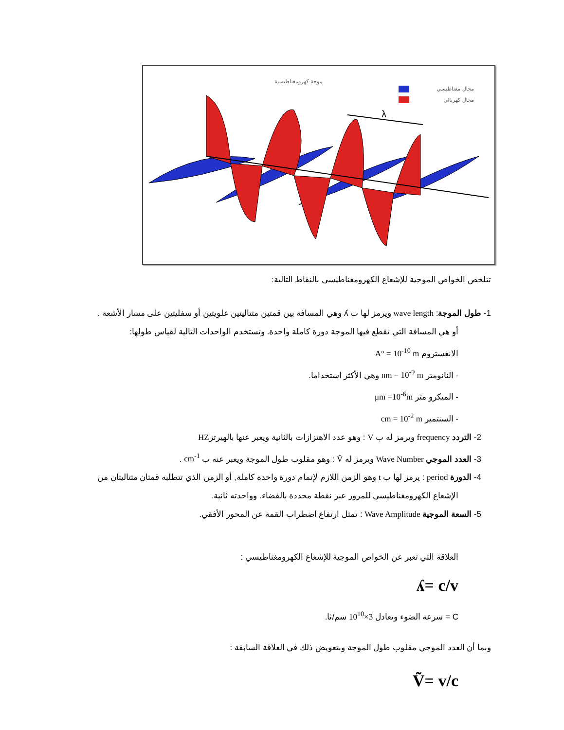موجة كهرومغناطيسية
مجال مغناطيسي
مجال كهربائي
λ
تتلخص الخواص الموجية للإشعاع الكهرومغناطيسي بالنقاط التالية:
1- طول الموجة: wave length ويرمز لها ب ʎ وهي المسافة بين قمتين متتاليتين علويتين أو سفليتين على مسار الأشعة .
أو هي المسافة التي تقطع فيها الموجة دورة كاملة واحدة. وتستخدم الواحدات التالية لقياس طولها:
الانغستروم A° = 10<sup>-10</sup> m
- النانومتر nm = 10<sup>-9</sup> m وهي الأكثر استخداما.
- الميكرو متر μm =10<sup>-6</sup>m
- السنتمير cm = 10<sup>-2</sup> m
2- التردد frequency ويرمز له ب V : وهو عدد الاهتزازات بالثانية ويعبر عنها بالهيرتزHZ
3- العدد الموجي Wave Number ويرمز له Ṽ : وهو مقلوب طول الموجة ويعبر عنه ب cm<sup>-1</sup> .
4- الدورة period : يرمز لها ب t وهو الزمن اللازم لإتمام دورة واحدة كاملة, أو الزمن الذي تتطلبه قمتان متتاليتان من
الإشعاع الكهرومغناطيسي للمرور عبر نقطة محددة بالفضاء. وواحدته ثانية.
5- السعة الموجية Wave Amplitude : تمثل ارتفاع اضطراب القمة عن المحور الأفقي.
العلاقة التي تعبر عن الخواص الموجية للإشعاع الكهرومغناطيسي :
ʎ= c/v
C = سرعة الضوء وتعادل 3×10<sup>10</sup> سم/ثا.
وبما أن العدد الموجي مقلوب طول الموجة وبتعويض ذلك في العلاقة السابقة :
Ṽ= v/c